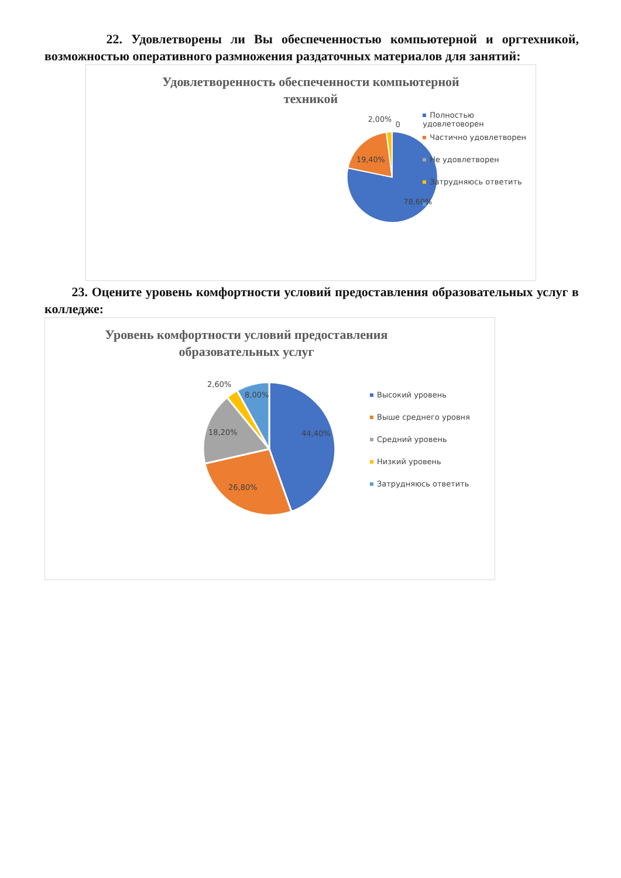22. Удовлетворены ли Вы обеспеченностью компьютерной и оргтехникой, возможностью оперативного размножения раздаточных материалов для занятий:
Удовлетворенность обеспеченности компьютерной
техникой
78,60%
19,40%
2,00%
0
Полностью удовлетоворен
Частично удовлетворен
Не удовлетворен
Затрудняюсь ответить
23. Оцените уровень комфортности условий предоставления образовательных услуг в колледже:
Уровень комфортности условий предоставления
образовательных услуг
44,40%
26,80%
18,20%
2,60%
8,00%
Высокий уровень
Выше среднего уровня
Средний уровень
Низкий уровень
Затрудняюсь ответить